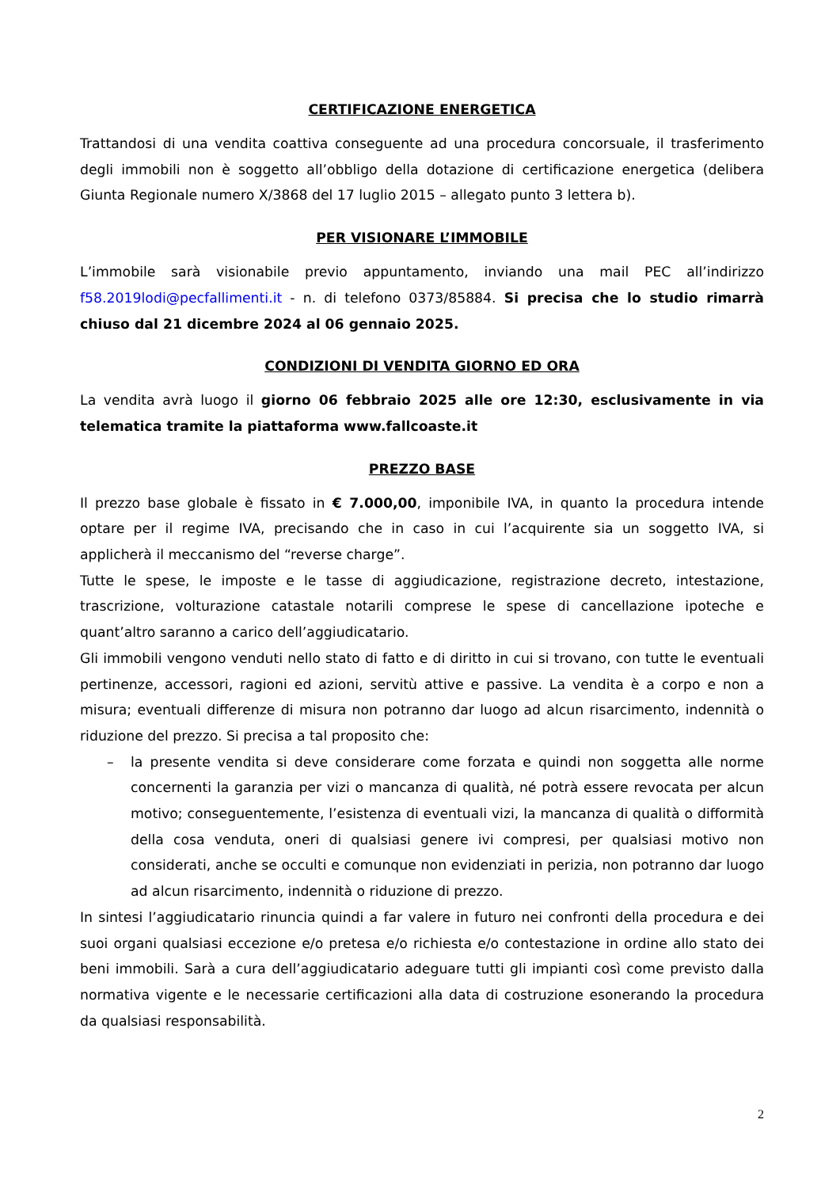CERTIFICAZIONE ENERGETICA
Trattandosi di una vendita coattiva conseguente ad una procedura concorsuale, il trasferimento degli immobili non è soggetto all’obbligo della dotazione di certificazione energetica (delibera Giunta Regionale numero X/3868 del 17 luglio 2015 – allegato punto 3 lettera b).
PER VISIONARE L’IMMOBILE
L’immobile sarà visionabile previo appuntamento, inviando una mail PEC all’indirizzo f58.2019lodi@pecfallimenti.it - n. di telefono 0373/85884. Si precisa che lo studio rimarrà chiuso dal 21 dicembre 2024 al 06 gennaio 2025.
CONDIZIONI DI VENDITA GIORNO ED ORA
La vendita avrà luogo il giorno 06 febbraio 2025 alle ore 12:30, esclusivamente in via telematica tramite la piattaforma www.fallcoaste.it
PREZZO BASE
Il prezzo base globale è fissato in € 7.000,00, imponibile IVA, in quanto la procedura intende optare per il regime IVA, precisando che in caso in cui l’acquirente sia un soggetto IVA, si applicherà il meccanismo del “reverse charge”.
Tutte le spese, le imposte e le tasse di aggiudicazione, registrazione decreto, intestazione, trascrizione, volturazione catastale notarili comprese le spese di cancellazione ipoteche e quant’altro saranno a carico dell’aggiudicatario.
Gli immobili vengono venduti nello stato di fatto e di diritto in cui si trovano, con tutte le eventuali pertinenze, accessori, ragioni ed azioni, servitù attive e passive. La vendita è a corpo e non a misura; eventuali differenze di misura non potranno dar luogo ad alcun risarcimento, indennità o riduzione del prezzo. Si precisa a tal proposito che:
– la presente vendita si deve considerare come forzata e quindi non soggetta alle norme concernenti la garanzia per vizi o mancanza di qualità, né potrà essere revocata per alcun motivo; conseguentemente, l’esistenza di eventuali vizi, la mancanza di qualità o difformità della cosa venduta, oneri di qualsiasi genere ivi compresi, per qualsiasi motivo non considerati, anche se occulti e comunque non evidenziati in perizia, non potranno dar luogo ad alcun risarcimento, indennità o riduzione di prezzo.
In sintesi l’aggiudicatario rinuncia quindi a far valere in futuro nei confronti della procedura e dei suoi organi qualsiasi eccezione e/o pretesa e/o richiesta e/o contestazione in ordine allo stato dei beni immobili. Sarà a cura dell’aggiudicatario adeguare tutti gli impianti così come previsto dalla normativa vigente e le necessarie certificazioni alla data di costruzione esonerando la procedura da qualsiasi responsabilità.
2